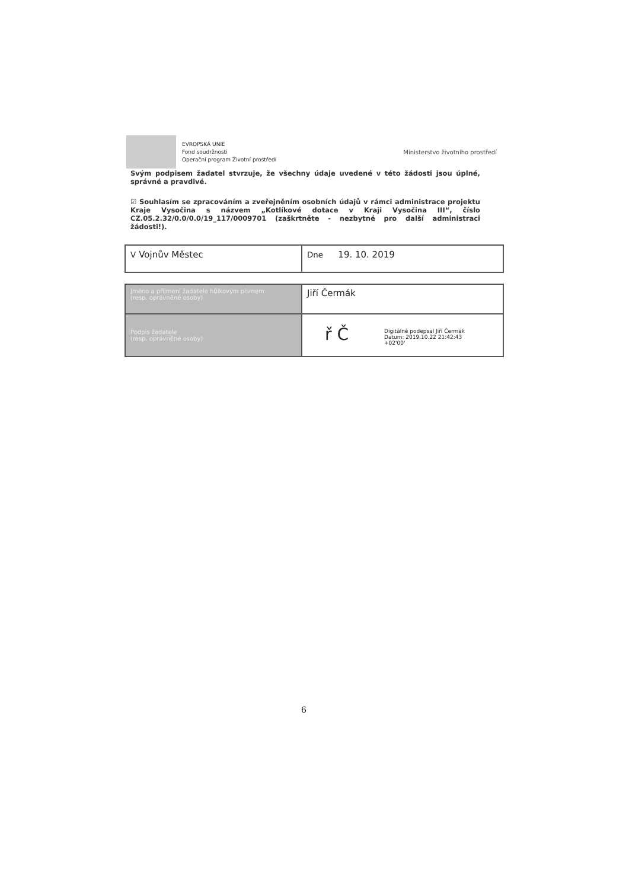EVROPSKÁ UNIE
Fond soudržnosti
Operační program Životní prostředí
Ministerstvo životního prostředí
Svým podpisem žadatel stvrzuje, že všechny údaje uvedené v této žádosti jsou úplné, správné a pravdivé.
☑ Souhlasím se zpracováním a zveřejněním osobních údajů v rámci administrace projektu Kraje Vysočina s názvem „Kotlíkové dotace v Kraji Vysočina III“, číslo CZ.05.2.32/0.0/0.0/19_117/0009701 (zaškrtněte - nezbytné pro další administraci žádosti!).
| V Vojnův Městec | Dne 19. 10. 2019 |
| Jméno a příjmení žadatele hůlkovým písmem (resp. oprávněné osoby) | Jiří Čermák |
| Podpis žadatele (resp. oprávněné osoby) | ř Č Digitálně podepsal Jiří Čermák Datum: 2019.10.22 21:42:43 +02'00' |
6